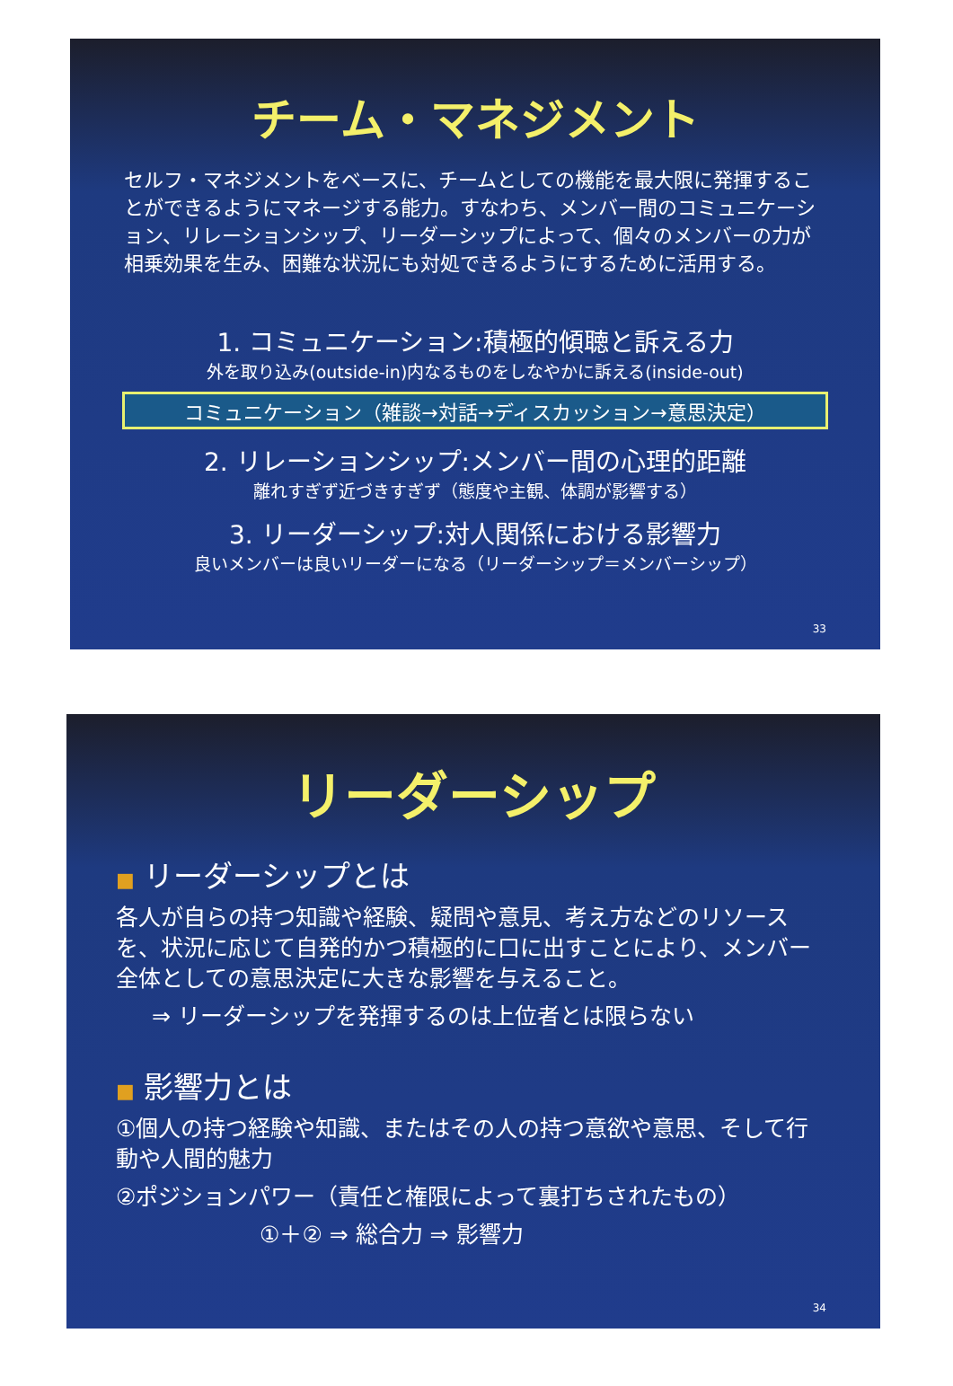チーム・マネジメント
セルフ・マネジメントをベースに、チームとしての機能を最大限に発揮することができるようにマネージする能力。すなわち、メンバー間のコミュニケーション、リレーションシップ、リーダーシップによって、個々のメンバーの力が相乗効果を生み、困難な状況にも対処できるようにするために活用する。
1. コミュニケーション:積極的傾聴と訴える力
外を取り込み(outside-in)内なるものをしなやかに訴える(inside-out)
コミュニケーション（雑談→対話→ディスカッション→意思決定）
2. リレーションシップ:メンバー間の心理的距離
離れすぎず近づきすぎず（態度や主観、体調が影響する）
3. リーダーシップ:対人関係における影響力
良いメンバーは良いリーダーになる（リーダーシップ＝メンバーシップ）
33
リーダーシップ
■ リーダーシップとは
各人が自らの持つ知識や経験、疑問や意見、考え方などのリソースを、状況に応じて自発的かつ積極的に口に出すことにより、メンバー全体としての意思決定に大きな影響を与えること。
⇒ リーダーシップを発揮するのは上位者とは限らない
■ 影響力とは
①個人の持つ経験や知識、またはその人の持つ意欲や意思、そして行動や人間的魅力
②ポジションパワー（責任と権限によって裏打ちされたもの）
①＋② ⇒ 総合力 ⇒ 影響力
34